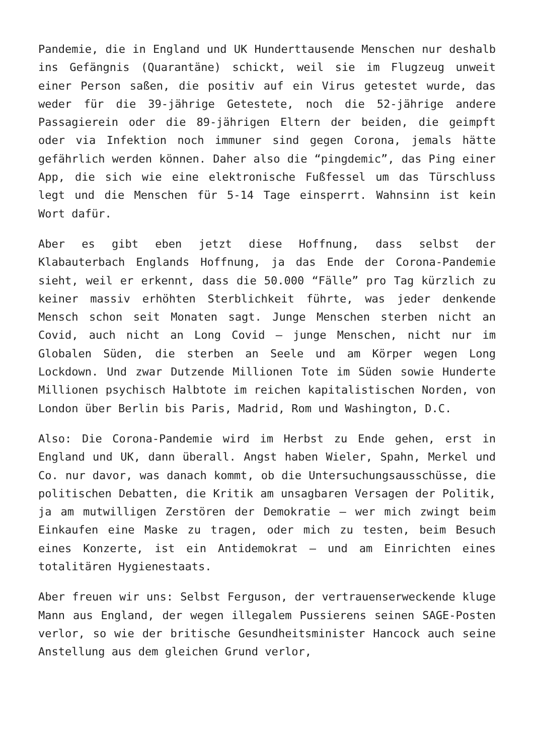Pandemie, die in England und UK Hunderttausende Menschen nur deshalb ins Gefängnis (Quarantäne) schickt, weil sie im Flugzeug unweit einer Person saßen, die positiv auf ein Virus getestet wurde, das weder für die 39-jährige Getestete, noch die 52-jährige andere Passagierein oder die 89-jährigen Eltern der beiden, die geimpft oder via Infektion noch immuner sind gegen Corona, jemals hätte gefährlich werden können. Daher also die “pingdemic”, das Ping einer App, die sich wie eine elektronische Fußfessel um das Türschluss legt und die Menschen für 5-14 Tage einsperrt. Wahnsinn ist kein Wort dafür.
Aber es gibt eben jetzt diese Hoffnung, dass selbst der Klabauterbach Englands Hoffnung, ja das Ende der Corona-Pandemie sieht, weil er erkennt, dass die 50.000 “Fälle” pro Tag kürzlich zu keiner massiv erhöhten Sterblichkeit führte, was jeder denkende Mensch schon seit Monaten sagt. Junge Menschen sterben nicht an Covid, auch nicht an Long Covid – junge Menschen, nicht nur im Globalen Süden, die sterben an Seele und am Körper wegen Long Lockdown. Und zwar Dutzende Millionen Tote im Süden sowie Hunderte Millionen psychisch Halbtote im reichen kapitalistischen Norden, von London über Berlin bis Paris, Madrid, Rom und Washington, D.C.
Also: Die Corona-Pandemie wird im Herbst zu Ende gehen, erst in England und UK, dann überall. Angst haben Wieler, Spahn, Merkel und Co. nur davor, was danach kommt, ob die Untersuchungsausschüsse, die politischen Debatten, die Kritik am unsagbaren Versagen der Politik, ja am mutwilligen Zerstören der Demokratie – wer mich zwingt beim Einkaufen eine Maske zu tragen, oder mich zu testen, beim Besuch eines Konzerte, ist ein Antidemokrat – und am Einrichten eines totalitären Hygienestaats.
Aber freuen wir uns: Selbst Ferguson, der vertrauenserweckende kluge Mann aus England, der wegen illegalem Pussierens seinen SAGE-Posten verlor, so wie der britische Gesundheitsminister Hancock auch seine Anstellung aus dem gleichen Grund verlor,